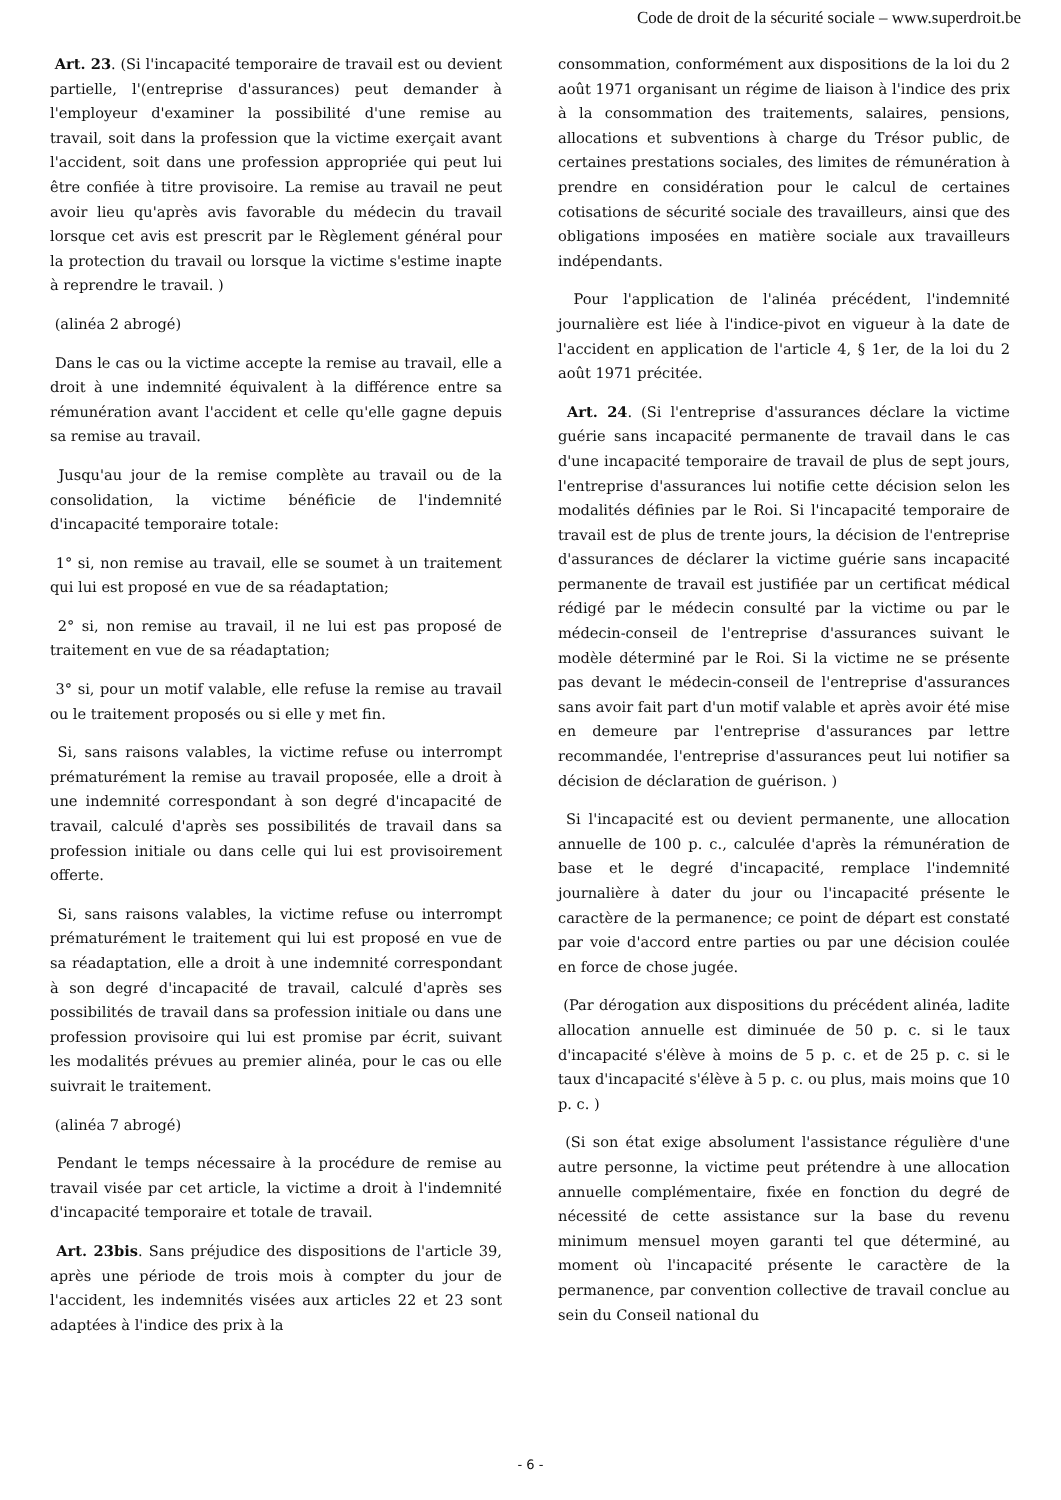Code de droit de la sécurité sociale – www.superdroit.be
Art. 23. (Si l'incapacité temporaire de travail est ou devient partielle, l'(entreprise d'assurances) peut demander à l'employeur d'examiner la possibilité d'une remise au travail, soit dans la profession que la victime exerçait avant l'accident, soit dans une profession appropriée qui peut lui être confiée à titre provisoire. La remise au travail ne peut avoir lieu qu'après avis favorable du médecin du travail lorsque cet avis est prescrit par le Règlement général pour la protection du travail ou lorsque la victime s'estime inapte à reprendre le travail. )
(alinéa 2 abrogé)
Dans le cas ou la victime accepte la remise au travail, elle a droit à une indemnité équivalent à la différence entre sa rémunération avant l'accident et celle qu'elle gagne depuis sa remise au travail.
Jusqu'au jour de la remise complète au travail ou de la consolidation, la victime bénéficie de l'indemnité d'incapacité temporaire totale:
1° si, non remise au travail, elle se soumet à un traitement qui lui est proposé en vue de sa réadaptation;
2° si, non remise au travail, il ne lui est pas proposé de traitement en vue de sa réadaptation;
3° si, pour un motif valable, elle refuse la remise au travail ou le traitement proposés ou si elle y met fin.
Si, sans raisons valables, la victime refuse ou interrompt prématurément la remise au travail proposée, elle a droit à une indemnité correspondant à son degré d'incapacité de travail, calculé d'après ses possibilités de travail dans sa profession initiale ou dans celle qui lui est provisoirement offerte.
Si, sans raisons valables, la victime refuse ou interrompt prématurément le traitement qui lui est proposé en vue de sa réadaptation, elle a droit à une indemnité correspondant à son degré d'incapacité de travail, calculé d'après ses possibilités de travail dans sa profession initiale ou dans une profession provisoire qui lui est promise par écrit, suivant les modalités prévues au premier alinéa, pour le cas ou elle suivrait le traitement.
(alinéa 7 abrogé)
Pendant le temps nécessaire à la procédure de remise au travail visée par cet article, la victime a droit à l'indemnité d'incapacité temporaire et totale de travail.
Art. 23bis. Sans préjudice des dispositions de l'article 39, après une période de trois mois à compter du jour de l'accident, les indemnités visées aux articles 22 et 23 sont adaptées à l'indice des prix à la
consommation, conformément aux dispositions de la loi du 2 août 1971 organisant un régime de liaison à l'indice des prix à la consommation des traitements, salaires, pensions, allocations et subventions à charge du Trésor public, de certaines prestations sociales, des limites de rémunération à prendre en considération pour le calcul de certaines cotisations de sécurité sociale des travailleurs, ainsi que des obligations imposées en matière sociale aux travailleurs indépendants.
Pour l'application de l'alinéa précédent, l'indemnité journalière est liée à l'indice-pivot en vigueur à la date de l'accident en application de l'article 4, § 1er, de la loi du 2 août 1971 précitée.
Art. 24. (Si l'entreprise d'assurances déclare la victime guérie sans incapacité permanente de travail dans le cas d'une incapacité temporaire de travail de plus de sept jours, l'entreprise d'assurances lui notifie cette décision selon les modalités définies par le Roi. Si l'incapacité temporaire de travail est de plus de trente jours, la décision de l'entreprise d'assurances de déclarer la victime guérie sans incapacité permanente de travail est justifiée par un certificat médical rédigé par le médecin consulté par la victime ou par le médecin-conseil de l'entreprise d'assurances suivant le modèle déterminé par le Roi. Si la victime ne se présente pas devant le médecin-conseil de l'entreprise d'assurances sans avoir fait part d'un motif valable et après avoir été mise en demeure par l'entreprise d'assurances par lettre recommandée, l'entreprise d'assurances peut lui notifier sa décision de déclaration de guérison. )
Si l'incapacité est ou devient permanente, une allocation annuelle de 100 p. c., calculée d'après la rémunération de base et le degré d'incapacité, remplace l'indemnité journalière à dater du jour ou l'incapacité présente le caractère de la permanence; ce point de départ est constaté par voie d'accord entre parties ou par une décision coulée en force de chose jugée.
(Par dérogation aux dispositions du précédent alinéa, ladite allocation annuelle est diminuée de 50 p. c. si le taux d'incapacité s'élève à moins de 5 p. c. et de 25 p. c. si le taux d'incapacité s'élève à 5 p. c. ou plus, mais moins que 10 p. c. )
(Si son état exige absolument l'assistance régulière d'une autre personne, la victime peut prétendre à une allocation annuelle complémentaire, fixée en fonction du degré de nécessité de cette assistance sur la base du revenu minimum mensuel moyen garanti tel que déterminé, au moment où l'incapacité présente le caractère de la permanence, par convention collective de travail conclue au sein du Conseil national du
- 6 -